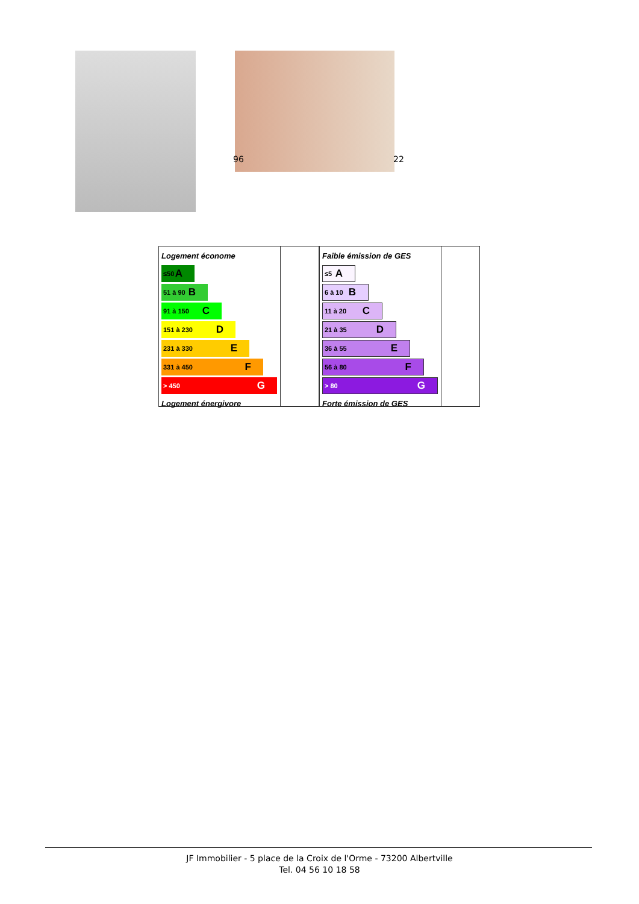96 22
Logement économe
≤50 A
51 à 90 B
91 à 150 C
151 à 230 D
231 à 330 E
331 à 450 F
> 450 G
Logement énergivore
Faible émission de GES
≤5 A
6 à 10 B
11 à 20 C
21 à 35 D
36 à 55 E
56 à 80 F
> 80 G
Forte émission de GES
JF Immobilier - 5 place de la Croix de l'Orme - 73200 Albertville
Tel. 04 56 10 18 58